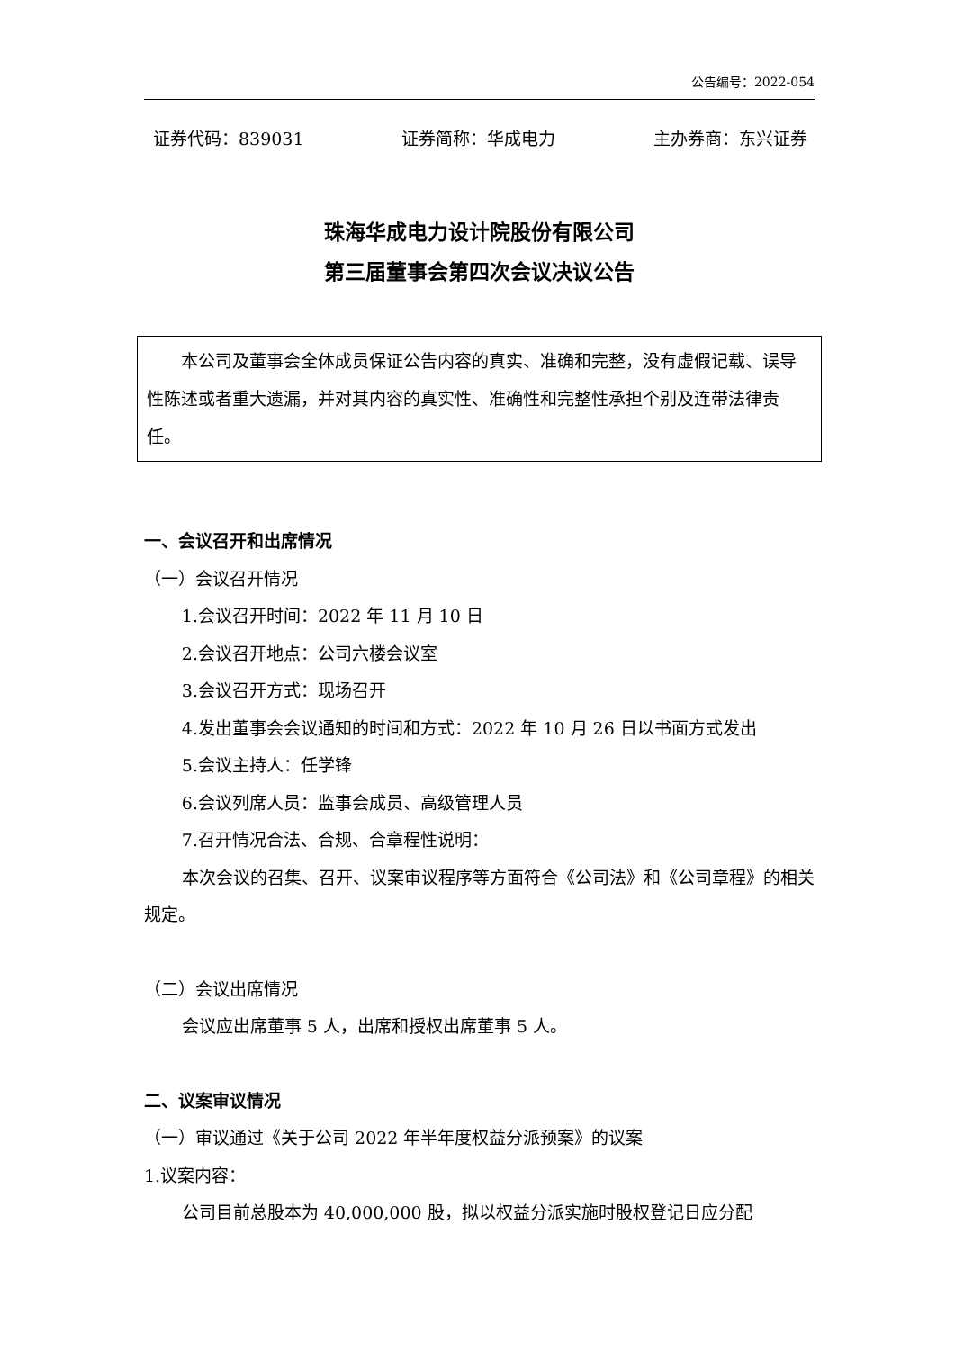公告编号：2022-054
证券代码：839031 证券简称：华成电力 主办券商：东兴证券
珠海华成电力设计院股份有限公司
第三届董事会第四次会议决议公告
本公司及董事会全体成员保证公告内容的真实、准确和完整，没有虚假记载、误导性陈述或者重大遗漏，并对其内容的真实性、准确性和完整性承担个别及连带法律责任。
一、会议召开和出席情况
（一）会议召开情况
1.会议召开时间：2022 年 11 月 10 日
2.会议召开地点：公司六楼会议室
3.会议召开方式：现场召开
4.发出董事会会议通知的时间和方式：2022 年 10 月 26 日以书面方式发出
5.会议主持人：任学锋
6.会议列席人员：监事会成员、高级管理人员
7.召开情况合法、合规、合章程性说明：
本次会议的召集、召开、议案审议程序等方面符合《公司法》和《公司章程》的相关规定。
（二）会议出席情况
会议应出席董事 5 人，出席和授权出席董事 5 人。
二、议案审议情况
（一）审议通过《关于公司 2022 年半年度权益分派预案》的议案
1.议案内容：
公司目前总股本为 40,000,000 股，拟以权益分派实施时股权登记日应分配